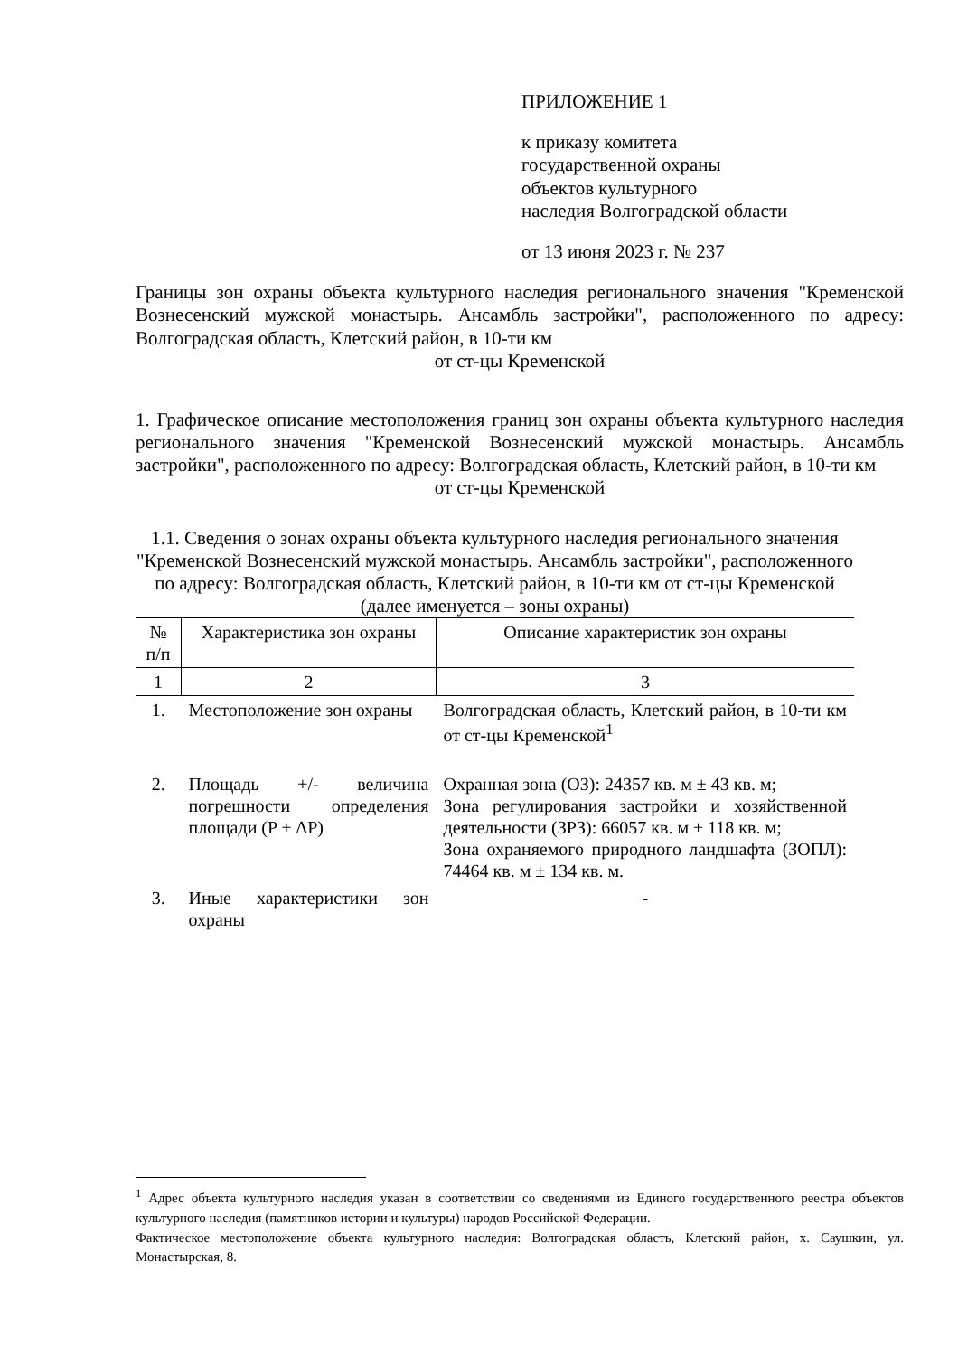ПРИЛОЖЕНИЕ 1
к приказу комитета
государственной охраны
объектов культурного
наследия Волгоградской области
от 13 июня 2023 г. № 237
Границы зон охраны объекта культурного наследия регионального значения "Кременской Вознесенский мужской монастырь. Ансамбль застройки", расположенного по адресу: Волгоградская область, Клетский район, в 10-ти км
от ст-цы Кременской
1. Графическое описание местоположения границ зон охраны объекта культурного наследия регионального значения "Кременской Вознесенский мужской монастырь. Ансамбль застройки", расположенного по адресу: Волгоградская область, Клетский район, в 10-ти км
от ст-цы Кременской
1.1. Сведения о зонах охраны объекта культурного наследия регионального значения "Кременской Вознесенский мужской монастырь. Ансамбль застройки", расположенного по адресу: Волгоградская область, Клетский район, в 10-ти км от ст-цы Кременской
(далее именуется – зоны охраны)
| № п/п | Характеристика зон охраны | Описание характеристик зон охраны |
| --- | --- | --- |
| 1 | 2 | 3 |
| 1. | Местоположение зон охраны | Волгоградская область, Клетский район, в 10-ти км от ст-цы Кременской<sup>1</sup> |
| 2. | Площадь +/- величина погрешности определения площади (P ± ΔP) | Охранная зона (ОЗ): 24357 кв. м ± 43 кв. м; Зона регулирования застройки и хозяйственной деятельности (ЗРЗ): 66057 кв. м ± 118 кв. м; Зона охраняемого природного ландшафта (ЗОПЛ): 74464 кв. м ± 134 кв. м. |
| 3. | Иные характеристики зон охраны | - |
<sup>1</sup> Адрес объекта культурного наследия указан в соответствии со сведениями из Единого государственного реестра объектов культурного наследия (памятников истории и культуры) народов Российской Федерации.
Фактическое местоположение объекта культурного наследия: Волгоградская область, Клетский район, х. Саушкин, ул. Монастырская, 8.